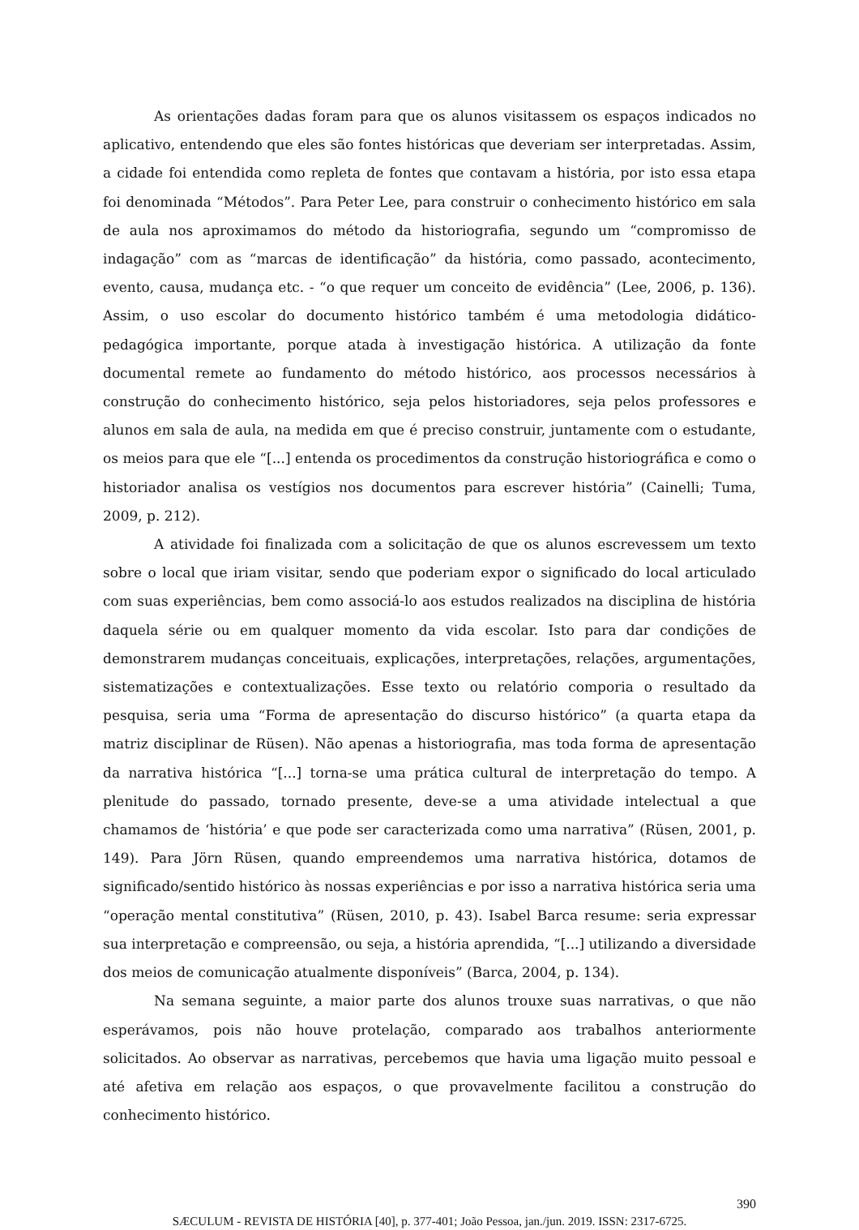As orientações dadas foram para que os alunos visitassem os espaços indicados no aplicativo, entendendo que eles são fontes históricas que deveriam ser interpretadas. Assim, a cidade foi entendida como repleta de fontes que contavam a história, por isto essa etapa foi denominada “Métodos”. Para Peter Lee, para construir o conhecimento histórico em sala de aula nos aproximamos do método da historiografia, segundo um “compromisso de indagação” com as “marcas de identificação” da história, como passado, acontecimento, evento, causa, mudança etc. - “o que requer um conceito de evidência” (Lee, 2006, p. 136). Assim, o uso escolar do documento histórico também é uma metodologia didático-pedagógica importante, porque atada à investigação histórica. A utilização da fonte documental remete ao fundamento do método histórico, aos processos necessários à construção do conhecimento histórico, seja pelos historiadores, seja pelos professores e alunos em sala de aula, na medida em que é preciso construir, juntamente com o estudante, os meios para que ele “[...] entenda os procedimentos da construção historiográfica e como o historiador analisa os vestígios nos documentos para escrever história” (Cainelli; Tuma, 2009, p. 212).
A atividade foi finalizada com a solicitação de que os alunos escrevessem um texto sobre o local que iriam visitar, sendo que poderiam expor o significado do local articulado com suas experiências, bem como associá-lo aos estudos realizados na disciplina de história daquela série ou em qualquer momento da vida escolar. Isto para dar condições de demonstrarem mudanças conceituais, explicações, interpretações, relações, argumentações, sistematizações e contextualizações. Esse texto ou relatório comporia o resultado da pesquisa, seria uma “Forma de apresentação do discurso histórico” (a quarta etapa da matriz disciplinar de Rüsen). Não apenas a historiografia, mas toda forma de apresentação da narrativa histórica “[...] torna-se uma prática cultural de interpretação do tempo. A plenitude do passado, tornado presente, deve-se a uma atividade intelectual a que chamamos de ‘história’ e que pode ser caracterizada como uma narrativa” (Rüsen, 2001, p. 149). Para Jörn Rüsen, quando empreendemos uma narrativa histórica, dotamos de significado/sentido histórico às nossas experiências e por isso a narrativa histórica seria uma “operação mental constitutiva” (Rüsen, 2010, p. 43). Isabel Barca resume: seria expressar sua interpretação e compreensão, ou seja, a história aprendida, “[...] utilizando a diversidade dos meios de comunicação atualmente disponíveis” (Barca, 2004, p. 134).
Na semana seguinte, a maior parte dos alunos trouxe suas narrativas, o que não esperávamos, pois não houve protelação, comparado aos trabalhos anteriormente solicitados. Ao observar as narrativas, percebemos que havia uma ligação muito pessoal e até afetiva em relação aos espaços, o que provavelmente facilitou a construção do conhecimento histórico.
390
SÆCULUM - REVISTA DE HISTÓRIA [40], p. 377-401; João Pessoa, jan./jun. 2019. ISSN: 2317-6725.